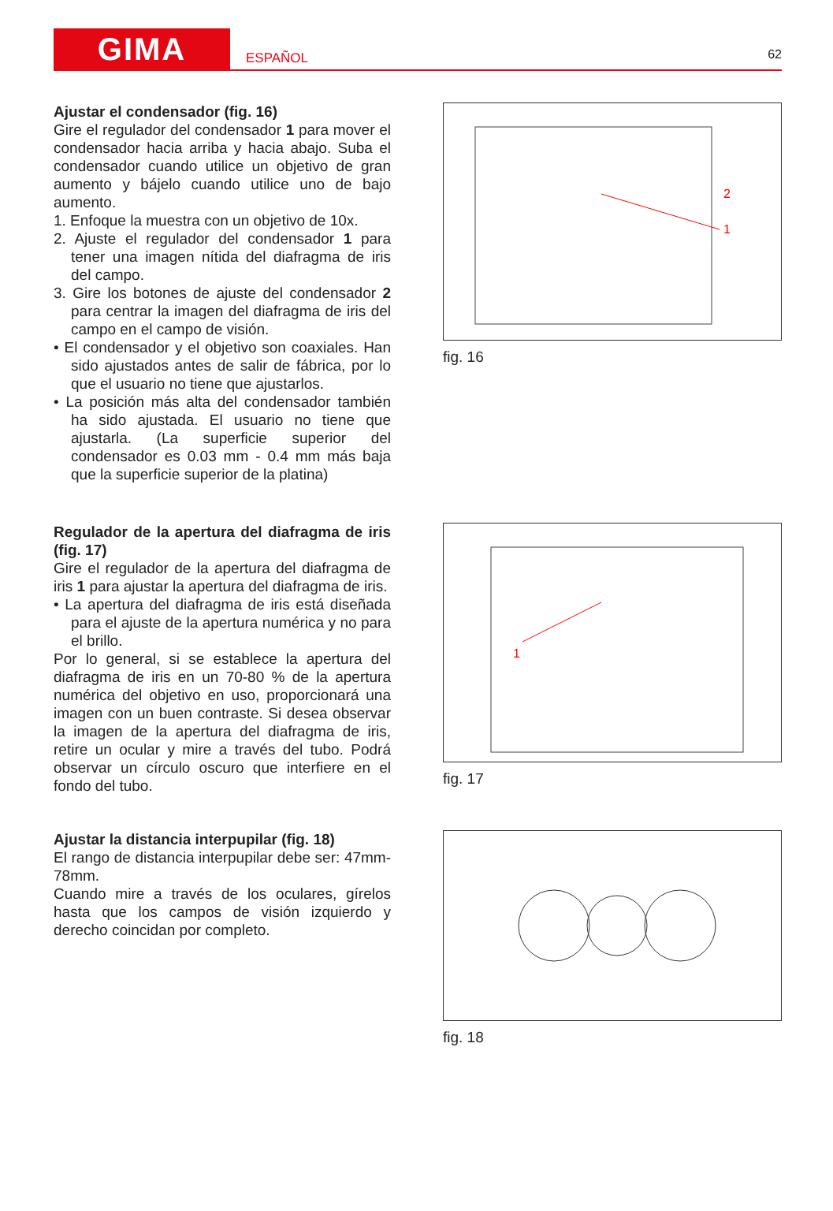GIMA
ESPAÑOL
62
Ajustar el condensador (fig. 16)
Gire el regulador del condensador 1 para mover el condensador hacia arriba y hacia abajo. Suba el condensador cuando utilice un objetivo de gran aumento y bájelo cuando utilice uno de bajo aumento.
1. Enfoque la muestra con un objetivo de 10x.
2. Ajuste el regulador del condensador 1 para tener una imagen nítida del diafragma de iris del campo.
3. Gire los botones de ajuste del condensador 2 para centrar la imagen del diafragma de iris del campo en el campo de visión.
• El condensador y el objetivo son coaxiales. Han sido ajustados antes de salir de fábrica, por lo que el usuario no tiene que ajustarlos.
• La posición más alta del condensador también ha sido ajustada. El usuario no tiene que ajustarla. (La superficie superior del condensador es 0.03 mm - 0.4 mm más baja que la superficie superior de la platina)
1
2
fig. 16
Regulador de la apertura del diafragma de iris (fig. 17)
Gire el regulador de la apertura del diafragma de iris 1 para ajustar la apertura del diafragma de iris.
• La apertura del diafragma de iris está diseñada para el ajuste de la apertura numérica y no para el brillo.
Por lo general, si se establece la apertura del diafragma de iris en un 70-80 % de la apertura numérica del objetivo en uso, proporcionará una imagen con un buen contraste. Si desea observar la imagen de la apertura del diafragma de iris, retire un ocular y mire a través del tubo. Podrá observar un círculo oscuro que interfiere en el fondo del tubo.
1
fig. 17
Ajustar la distancia interpupilar (fig. 18)
El rango de distancia interpupilar debe ser: 47mm-78mm.
Cuando mire a través de los oculares, gírelos hasta que los campos de visión izquierdo y derecho coincidan por completo.
fig. 18